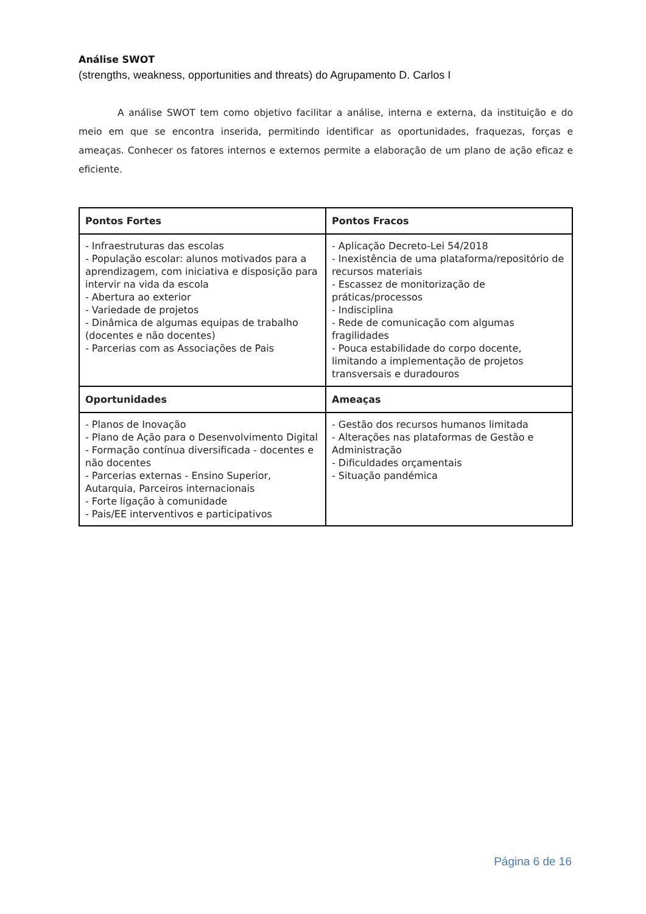Análise SWOT
(strengths, weakness, opportunities and threats) do Agrupamento D. Carlos I
A análise SWOT tem como objetivo facilitar a análise, interna e externa, da instituição e do meio em que se encontra inserida, permitindo identificar as oportunidades, fraquezas, forças e ameaças. Conhecer os fatores internos e externos permite a elaboração de um plano de ação eficaz e eficiente.
| Pontos Fortes | Pontos Fracos |
| - Infraestruturas das escolas - População escolar: alunos motivados para a aprendizagem, com iniciativa e disposição para intervir na vida da escola - Abertura ao exterior - Variedade de projetos - Dinâmica de algumas equipas de trabalho (docentes e não docentes) - Parcerias com as Associações de Pais | - Aplicação Decreto-Lei 54/2018 - Inexistência de uma plataforma/repositório de recursos materiais - Escassez de monitorização de práticas/processos - Indisciplina - Rede de comunicação com algumas fragilidades - Pouca estabilidade do corpo docente, limitando a implementação de projetos transversais e duradouros |
| Oportunidades | Ameaças |
| - Planos de Inovação - Plano de Ação para o Desenvolvimento Digital - Formação contínua diversificada - docentes e não docentes - Parcerias externas - Ensino Superior, Autarquia, Parceiros internacionais - Forte ligação à comunidade - Pais/EE interventivos e participativos | - Gestão dos recursos humanos limitada - Alterações nas plataformas de Gestão e Administração - Dificuldades orçamentais - Situação pandémica |
Página 6 de 16